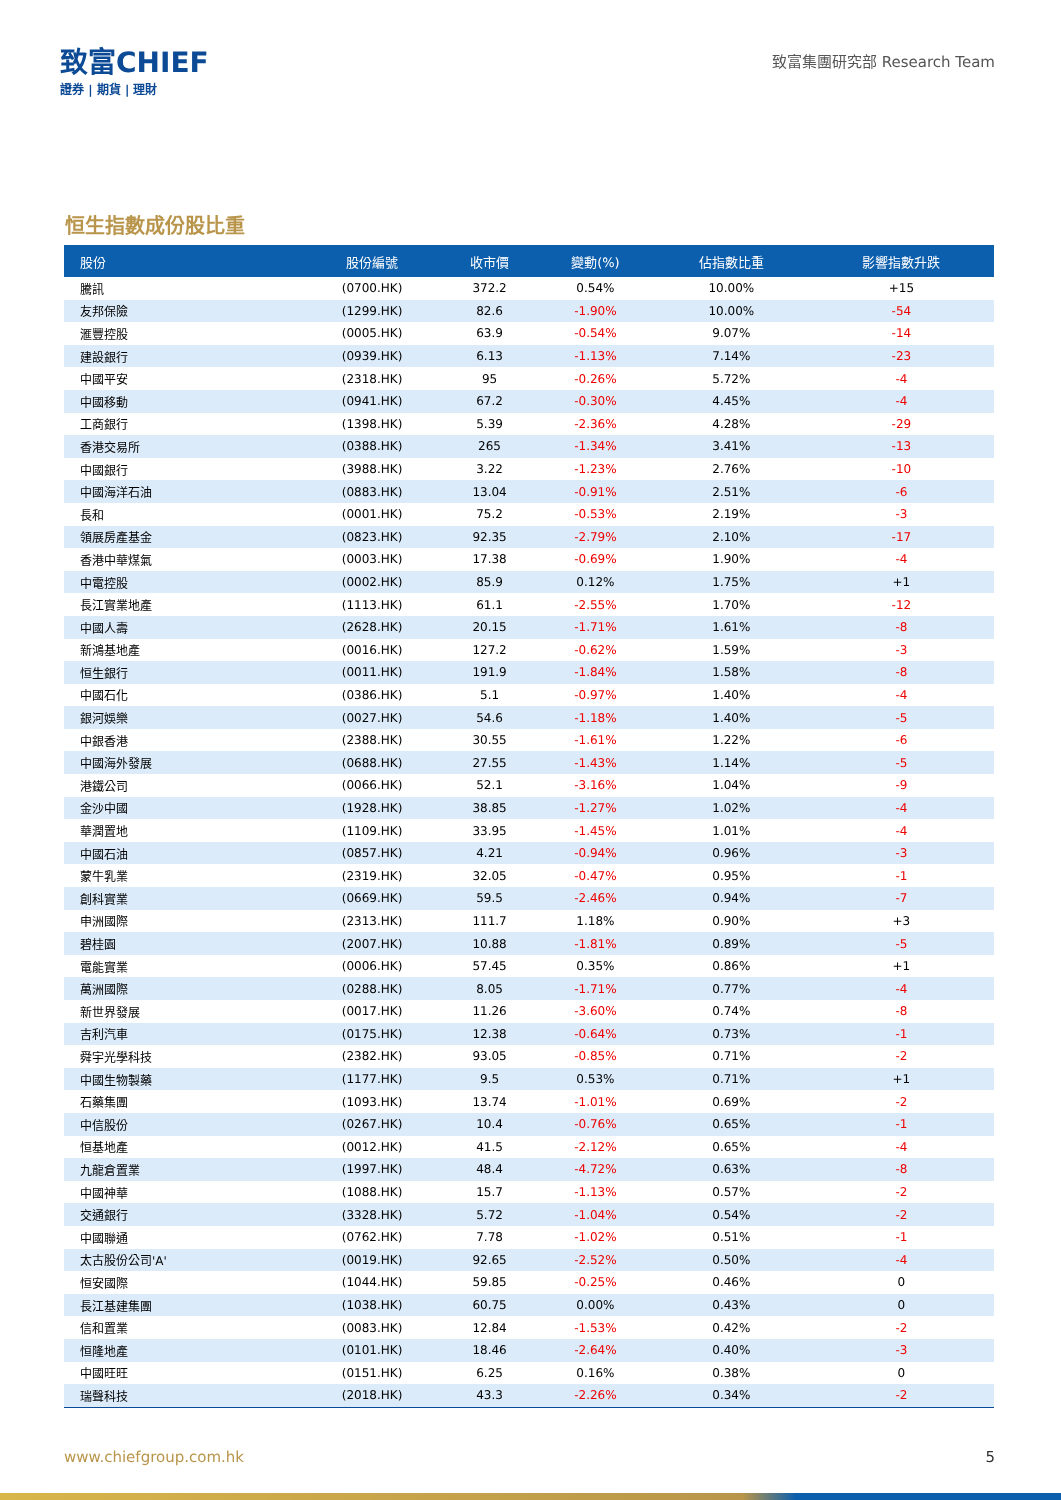致富CHIEF
證券 | 期貨 | 理財
致富集團研究部 Research Team
恒生指數成份股比重
| 股份 | 股份編號 | 收市價 | 變動(%) | 佔指數比重 | 影響指數升跌 |
| --- | --- | --- | --- | --- | --- |
| 騰訊 | (0700.HK) | 372.2 | 0.54% | 10.00% | +15 |
| 友邦保險 | (1299.HK) | 82.6 | -1.90% | 10.00% | -54 |
| 滙豐控股 | (0005.HK) | 63.9 | -0.54% | 9.07% | -14 |
| 建設銀行 | (0939.HK) | 6.13 | -1.13% | 7.14% | -23 |
| 中國平安 | (2318.HK) | 95 | -0.26% | 5.72% | -4 |
| 中國移動 | (0941.HK) | 67.2 | -0.30% | 4.45% | -4 |
| 工商銀行 | (1398.HK) | 5.39 | -2.36% | 4.28% | -29 |
| 香港交易所 | (0388.HK) | 265 | -1.34% | 3.41% | -13 |
| 中國銀行 | (3988.HK) | 3.22 | -1.23% | 2.76% | -10 |
| 中國海洋石油 | (0883.HK) | 13.04 | -0.91% | 2.51% | -6 |
| 長和 | (0001.HK) | 75.2 | -0.53% | 2.19% | -3 |
| 領展房產基金 | (0823.HK) | 92.35 | -2.79% | 2.10% | -17 |
| 香港中華煤氣 | (0003.HK) | 17.38 | -0.69% | 1.90% | -4 |
| 中電控股 | (0002.HK) | 85.9 | 0.12% | 1.75% | +1 |
| 長江實業地產 | (1113.HK) | 61.1 | -2.55% | 1.70% | -12 |
| 中國人壽 | (2628.HK) | 20.15 | -1.71% | 1.61% | -8 |
| 新鴻基地產 | (0016.HK) | 127.2 | -0.62% | 1.59% | -3 |
| 恒生銀行 | (0011.HK) | 191.9 | -1.84% | 1.58% | -8 |
| 中國石化 | (0386.HK) | 5.1 | -0.97% | 1.40% | -4 |
| 銀河娛樂 | (0027.HK) | 54.6 | -1.18% | 1.40% | -5 |
| 中銀香港 | (2388.HK) | 30.55 | -1.61% | 1.22% | -6 |
| 中國海外發展 | (0688.HK) | 27.55 | -1.43% | 1.14% | -5 |
| 港鐵公司 | (0066.HK) | 52.1 | -3.16% | 1.04% | -9 |
| 金沙中國 | (1928.HK) | 38.85 | -1.27% | 1.02% | -4 |
| 華潤置地 | (1109.HK) | 33.95 | -1.45% | 1.01% | -4 |
| 中國石油 | (0857.HK) | 4.21 | -0.94% | 0.96% | -3 |
| 蒙牛乳業 | (2319.HK) | 32.05 | -0.47% | 0.95% | -1 |
| 創科實業 | (0669.HK) | 59.5 | -2.46% | 0.94% | -7 |
| 申洲國際 | (2313.HK) | 111.7 | 1.18% | 0.90% | +3 |
| 碧桂園 | (2007.HK) | 10.88 | -1.81% | 0.89% | -5 |
| 電能實業 | (0006.HK) | 57.45 | 0.35% | 0.86% | +1 |
| 萬洲國際 | (0288.HK) | 8.05 | -1.71% | 0.77% | -4 |
| 新世界發展 | (0017.HK) | 11.26 | -3.60% | 0.74% | -8 |
| 吉利汽車 | (0175.HK) | 12.38 | -0.64% | 0.73% | -1 |
| 舜宇光學科技 | (2382.HK) | 93.05 | -0.85% | 0.71% | -2 |
| 中國生物製藥 | (1177.HK) | 9.5 | 0.53% | 0.71% | +1 |
| 石藥集團 | (1093.HK) | 13.74 | -1.01% | 0.69% | -2 |
| 中信股份 | (0267.HK) | 10.4 | -0.76% | 0.65% | -1 |
| 恒基地產 | (0012.HK) | 41.5 | -2.12% | 0.65% | -4 |
| 九龍倉置業 | (1997.HK) | 48.4 | -4.72% | 0.63% | -8 |
| 中國神華 | (1088.HK) | 15.7 | -1.13% | 0.57% | -2 |
| 交通銀行 | (3328.HK) | 5.72 | -1.04% | 0.54% | -2 |
| 中國聯通 | (0762.HK) | 7.78 | -1.02% | 0.51% | -1 |
| 太古股份公司'A' | (0019.HK) | 92.65 | -2.52% | 0.50% | -4 |
| 恒安國際 | (1044.HK) | 59.85 | -0.25% | 0.46% | 0 |
| 長江基建集團 | (1038.HK) | 60.75 | 0.00% | 0.43% | 0 |
| 信和置業 | (0083.HK) | 12.84 | -1.53% | 0.42% | -2 |
| 恒隆地產 | (0101.HK) | 18.46 | -2.64% | 0.40% | -3 |
| 中國旺旺 | (0151.HK) | 6.25 | 0.16% | 0.38% | 0 |
| 瑞聲科技 | (2018.HK) | 43.3 | -2.26% | 0.34% | -2 |
www.chiefgroup.com.hk 5